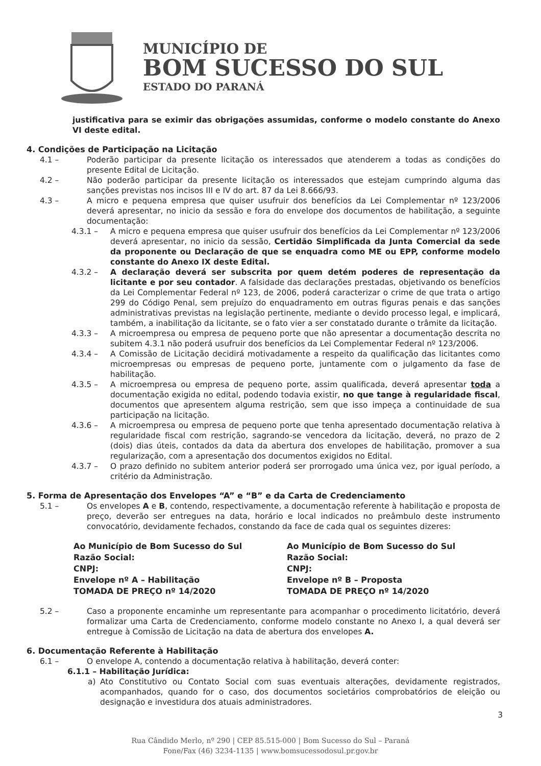MUNICÍPIO DE
BOM SUCESSO DO SUL
ESTADO DO PARANÁ
justificativa para se eximir das obrigações assumidas, conforme o modelo constante do Anexo VI deste edital.
4. Condições de Participação na Licitação
4.1 – Poderão participar da presente licitação os interessados que atenderem a todas as condições do presente Edital de Licitação.
4.2 – Não poderão participar da presente licitação os interessados que estejam cumprindo alguma das sanções previstas nos incisos III e IV do art. 87 da Lei 8.666/93.
4.3 – A micro e pequena empresa que quiser usufruir dos benefícios da Lei Complementar nº 123/2006 deverá apresentar, no inicio da sessão e fora do envelope dos documentos de habilitação, a seguinte documentação:
4.3.1 – A micro e pequena empresa que quiser usufruir dos benefícios da Lei Complementar nº 123/2006 deverá apresentar, no inicio da sessão, Certidão Simplificada da Junta Comercial da sede da proponente ou Declaração de que se enquadra como ME ou EPP, conforme modelo constante do Anexo IX deste Edital.
4.3.2 – A declaração deverá ser subscrita por quem detém poderes de representação da licitante e por seu contador. A falsidade das declarações prestadas, objetivando os benefícios da Lei Complementar Federal nº 123, de 2006, poderá caracterizar o crime de que trata o artigo 299 do Código Penal, sem prejuízo do enquadramento em outras figuras penais e das sanções administrativas previstas na legislação pertinente, mediante o devido processo legal, e implicará, também, a inabilitação da licitante, se o fato vier a ser constatado durante o trâmite da licitação.
4.3.3 – A microempresa ou empresa de pequeno porte que não apresentar a documentação descrita no subitem 4.3.1 não poderá usufruir dos benefícios da Lei Complementar Federal nº 123/2006.
4.3.4 – A Comissão de Licitação decidirá motivadamente a respeito da qualificação das licitantes como microempresas ou empresas de pequeno porte, juntamente com o julgamento da fase de habilitação.
4.3.5 – A microempresa ou empresa de pequeno porte, assim qualificada, deverá apresentar toda a documentação exigida no edital, podendo todavia existir, no que tange à regularidade fiscal, documentos que apresentem alguma restrição, sem que isso impeça a continuidade de sua participação na licitação.
4.3.6 – A microempresa ou empresa de pequeno porte que tenha apresentado documentação relativa à regularidade fiscal com restrição, sagrando-se vencedora da licitação, deverá, no prazo de 2 (dois) dias úteis, contados da data da abertura dos envelopes de habilitação, promover a sua regularização, com a apresentação dos documentos exigidos no Edital.
4.3.7 – O prazo definido no subitem anterior poderá ser prorrogado uma única vez, por igual período, a critério da Administração.
5. Forma de Apresentação dos Envelopes “A” e “B” e da Carta de Credenciamento
5.1 – Os envelopes A e B, contendo, respectivamente, a documentação referente à habilitação e proposta de preço, deverão ser entregues na data, horário e local indicados no preâmbulo deste instrumento convocatório, devidamente fechados, constando da face de cada qual os seguintes dizeres:
Ao Município de Bom Sucesso do Sul
Razão Social:
CNPJ:
Envelope nº A – Habilitação
TOMADA DE PREÇO nº 14/2020
Ao Município de Bom Sucesso do Sul
Razão Social:
CNPJ:
Envelope nº B – Proposta
TOMADA DE PREÇO nº 14/2020
5.2 – Caso a proponente encaminhe um representante para acompanhar o procedimento licitatório, deverá formalizar uma Carta de Credenciamento, conforme modelo constante no Anexo I, a qual deverá ser entregue à Comissão de Licitação na data de abertura dos envelopes A.
6. Documentação Referente à Habilitação
6.1 – O envelope A, contendo a documentação relativa à habilitação, deverá conter:
6.1.1 – Habilitação Jurídica:
a) Ato Constitutivo ou Contato Social com suas eventuais alterações, devidamente registrados, acompanhados, quando for o caso, dos documentos societários comprobatórios de eleição ou designação e investidura dos atuais administradores.
3
Rua Cândido Merlo, nº 290 | CEP 85.515-000 | Bom Sucesso do Sul – Paraná
Fone/Fax (46) 3234-1135 | www.bomsucessodosul.pr.gov.br